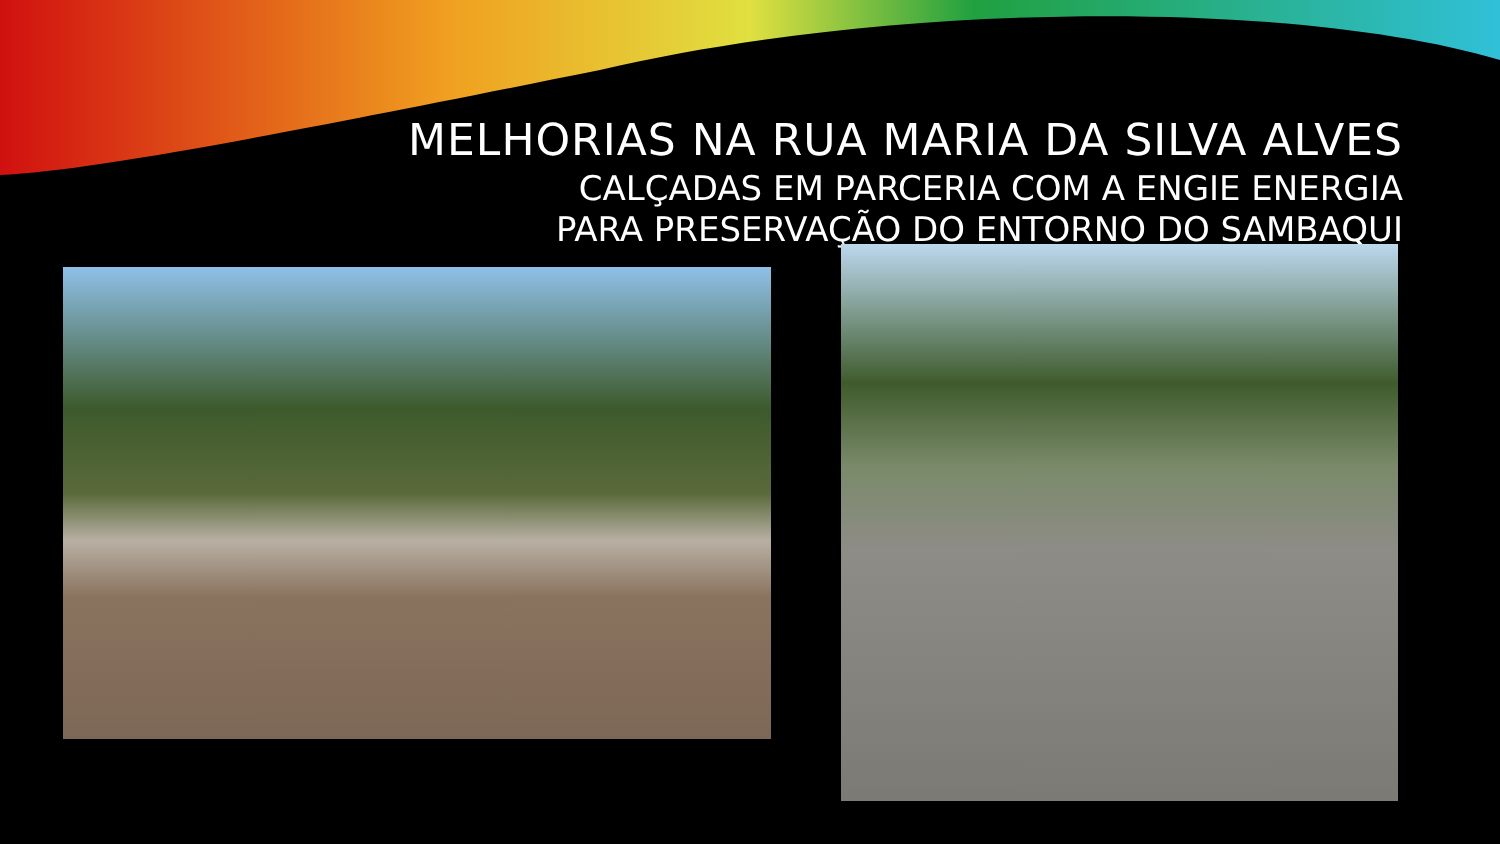MELHORIAS NA RUA MARIA DA SILVA ALVES
CALÇADAS EM PARCERIA COM A ENGIE ENERGIA
PARA PRESERVAÇÃO DO ENTORNO DO SAMBAQUI